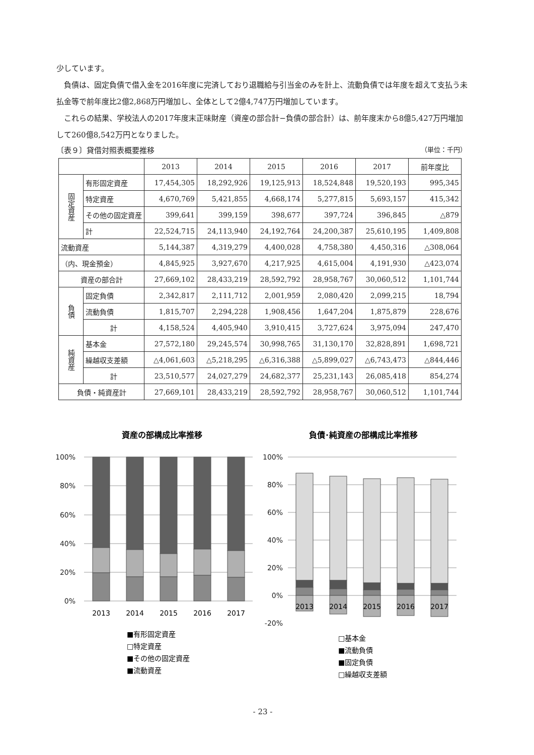少しています。
負債は、固定負債で借入金を2016年度に完済しており退職給与引当金のみを計上、流動負債では年度を超えて支払う未払金等で前年度比2億2,868万円増加し、全体として2億4,747万円増加しています。
これらの結果、学校法人の2017年度末正味財産（資産の部合計−負債の部合計）は、前年度末から8億5,427万円増加して260億8,542万円となりました。
〔表９〕貸借対照表概要推移 （単位：千円）
| | | 2013 | 2014 | 2015 | 2016 | 2017 | 前年度比 |
| --- | --- | --- | --- | --- | --- | --- | --- |
| 固定資産 | 有形固定資産 | 17,454,305 | 18,292,926 | 19,125,913 | 18,524,848 | 19,520,193 | 995,345 |
| | 特定資産 | 4,670,769 | 5,421,855 | 4,668,174 | 5,277,815 | 5,693,157 | 415,342 |
| | その他の固定資産 | 399,641 | 399,159 | 398,677 | 397,724 | 396,845 | △879 |
| | 計 | 22,524,715 | 24,113,940 | 24,192,764 | 24,200,387 | 25,610,195 | 1,409,808 |
| 流動資産 | | 5,144,387 | 4,319,279 | 4,400,028 | 4,758,380 | 4,450,316 | △308,064 |
| （内、現金預金） | | 4,845,925 | 3,927,670 | 4,217,925 | 4,615,004 | 4,191,930 | △423,074 |
| 資産の部合計 | | 27,669,102 | 28,433,219 | 28,592,792 | 28,958,767 | 30,060,512 | 1,101,744 |
| 負債 | 固定負債 | 2,342,817 | 2,111,712 | 2,001,959 | 2,080,420 | 2,099,215 | 18,794 |
| | 流動負債 | 1,815,707 | 2,294,228 | 1,908,456 | 1,647,204 | 1,875,879 | 228,676 |
| | 計 | 4,158,524 | 4,405,940 | 3,910,415 | 3,727,624 | 3,975,094 | 247,470 |
| 純資産 | 基本金 | 27,572,180 | 29,245,574 | 30,998,765 | 31,130,170 | 32,828,891 | 1,698,721 |
| | 繰越収支差額 | △4,061,603 | △5,218,295 | △6,316,388 | △5,899,027 | △6,743,473 | △844,446 |
| | 計 | 23,510,577 | 24,027,279 | 24,682,377 | 25,231,143 | 26,085,418 | 854,274 |
| 負債・純資産計 | | 27,669,101 | 28,433,219 | 28,592,792 | 28,958,767 | 30,060,512 | 1,101,744 |
資産の部構成比率推移
100%
80%
60%
40%
20%
0%
2013
2014
2015
2016
2017
■有形固定資産
□特定資産
■その他の固定資産
■流動資産
負債･純資産の部構成比率推移
100%
80%
60%
40%
20%
0%
-20%
2013
2014
2015
2016
2017
□基本金
■流動負債
■固定負債
□繰越収支差額
- 23 -